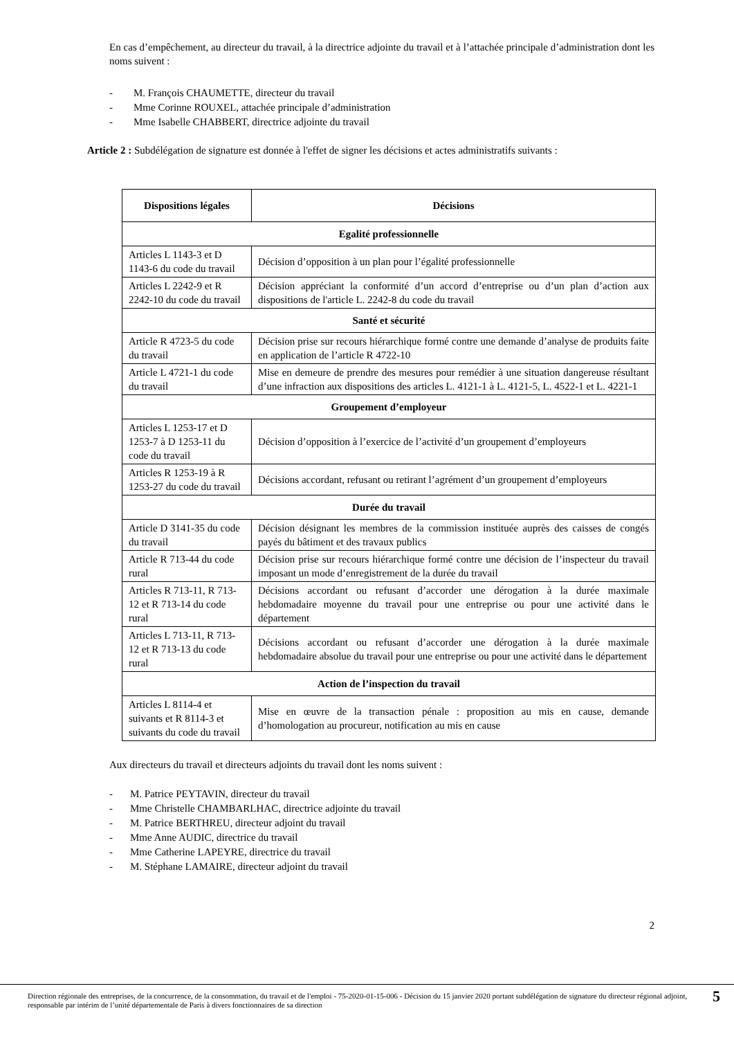En cas d’empêchement, au directeur du travail, à la directrice adjointe du travail et à l’attachée principale d’administration dont les noms suivent :
- M. François CHAUMETTE, directeur du travail
- Mme Corinne ROUXEL, attachée principale d’administration
- Mme Isabelle CHABBERT, directrice adjointe du travail
Article 2 : Subdélégation de signature est donnée à l'effet de signer les décisions et actes administratifs suivants :
| Dispositions légales | Décisions |
| --- | --- |
| Egalité professionnelle | |
| Articles L 1143-3 et D 1143-6 du code du travail | Décision d’opposition à un plan pour l’égalité professionnelle |
| Articles L 2242-9 et R 2242-10 du code du travail | Décision appréciant la conformité d’un accord d’entreprise ou d’un plan d’action aux dispositions de l'article L. 2242-8 du code du travail |
| Santé et sécurité | |
| Article R 4723-5 du code du travail | Décision prise sur recours hiérarchique formé contre une demande d’analyse de produits faite en application de l’article R 4722-10 |
| Article L 4721-1 du code du travail | Mise en demeure de prendre des mesures pour remédier à une situation dangereuse résultant d’une infraction aux dispositions des articles L. 4121-1 à L. 4121-5, L. 4522-1 et L. 4221-1 |
| Groupement d’employeur | |
| Articles L 1253-17 et D 1253-7 à D 1253-11 du code du travail | Décision d’opposition à l’exercice de l’activité d’un groupement d’employeurs |
| Articles R 1253-19 à R 1253-27 du code du travail | Décisions accordant, refusant ou retirant l’agrément d’un groupement d’employeurs |
| Durée du travail | |
| Article D 3141-35 du code du travail | Décision désignant les membres de la commission instituée auprès des caisses de congés payés du bâtiment et des travaux publics |
| Article R 713-44 du code rural | Décision prise sur recours hiérarchique formé contre une décision de l’inspecteur du travail imposant un mode d’enregistrement de la durée du travail |
| Articles R 713-11, R 713-12 et R 713-14 du code rural | Décisions accordant ou refusant d’accorder une dérogation à la durée maximale hebdomadaire moyenne du travail pour une entreprise ou pour une activité dans le département |
| Articles L 713-11, R 713-12 et R 713-13 du code rural | Décisions accordant ou refusant d’accorder une dérogation à la durée maximale hebdomadaire absolue du travail pour une entreprise ou pour une activité dans le département |
| Action de l’inspection du travail | |
| Articles L 8114-4 et suivants et R 8114-3 et suivants du code du travail | Mise en œuvre de la transaction pénale : proposition au mis en cause, demande d’homologation au procureur, notification au mis en cause |
Aux directeurs du travail et directeurs adjoints du travail dont les noms suivent :
- M. Patrice PEYTAVIN, directeur du travail
- Mme Christelle CHAMBARLHAC, directrice adjointe du travail
- M. Patrice BERTHREU, directeur adjoint du travail
- Mme Anne AUDIC, directrice du travail
- Mme Catherine LAPEYRE, directrice du travail
- M. Stéphane LAMAIRE, directeur adjoint du travail
2
Direction régionale des entreprises, de la concurrence, de la consommation, du travail et de l'emploi - 75-2020-01-15-006 - Décision du 15 janvier 2020 portant subdélégation de signature du directeur régional adjoint, responsable par intérim de l’unité départementale de Paris à divers fonctionnaires de sa direction
5